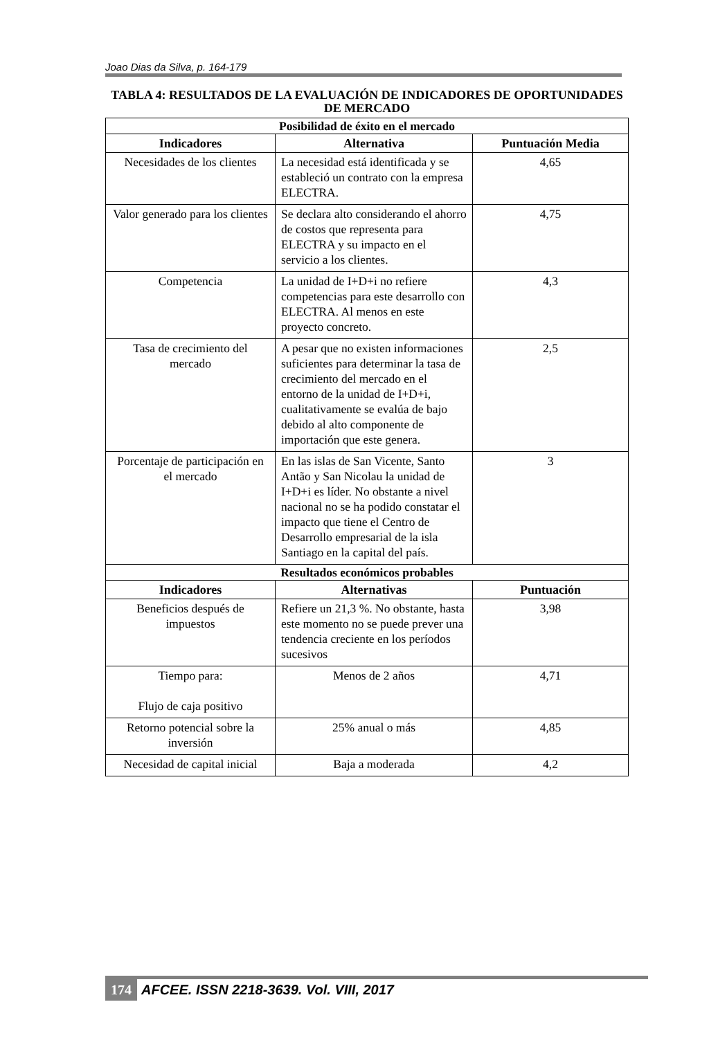Joao Dias da Silva, p. 164-179
TABLA 4: RESULTADOS DE LA EVALUACIÓN DE INDICADORES DE OPORTUNIDADES DE MERCADO
| Posibilidad de éxito en el mercado | | |
| Indicadores | Alternativa | Puntuación Media |
| Necesidades de los clientes | La necesidad está identificada y se estableció un contrato con la empresa ELECTRA. | 4,65 |
| Valor generado para los clientes | Se declara alto considerando el ahorro de costos que representa para ELECTRA y su impacto en el servicio a los clientes. | 4,75 |
| Competencia | La unidad de I+D+i no refiere competencias para este desarrollo con ELECTRA. Al menos en este proyecto concreto. | 4,3 |
| Tasa de crecimiento del mercado | A pesar que no existen informaciones suficientes para determinar la tasa de crecimiento del mercado en el entorno de la unidad de I+D+i, cualitativamente se evalúa de bajo debido al alto componente de importación que este genera. | 2,5 |
| Porcentaje de participación en el mercado | En las islas de San Vicente, Santo Antão y San Nicolau la unidad de I+D+i es líder. No obstante a nivel nacional no se ha podido constatar el impacto que tiene el Centro de Desarrollo empresarial de la isla Santiago en la capital del país. | 3 |
| Resultados económicos probables | | |
| Indicadores | Alternativas | Puntuación |
| Beneficios después de impuestos | Refiere un 21,3 %. No obstante, hasta este momento no se puede prever una tendencia creciente en los períodos sucesivos | 3,98 |
| Tiempo para: Flujo de caja positivo | Menos de 2 años | 4,71 |
| Retorno potencial sobre la inversión | 25% anual o más | 4,85 |
| Necesidad de capital inicial | Baja a moderada | 4,2 |
174 AFCEE. ISSN 2218-3639. Vol. VIII, 2017